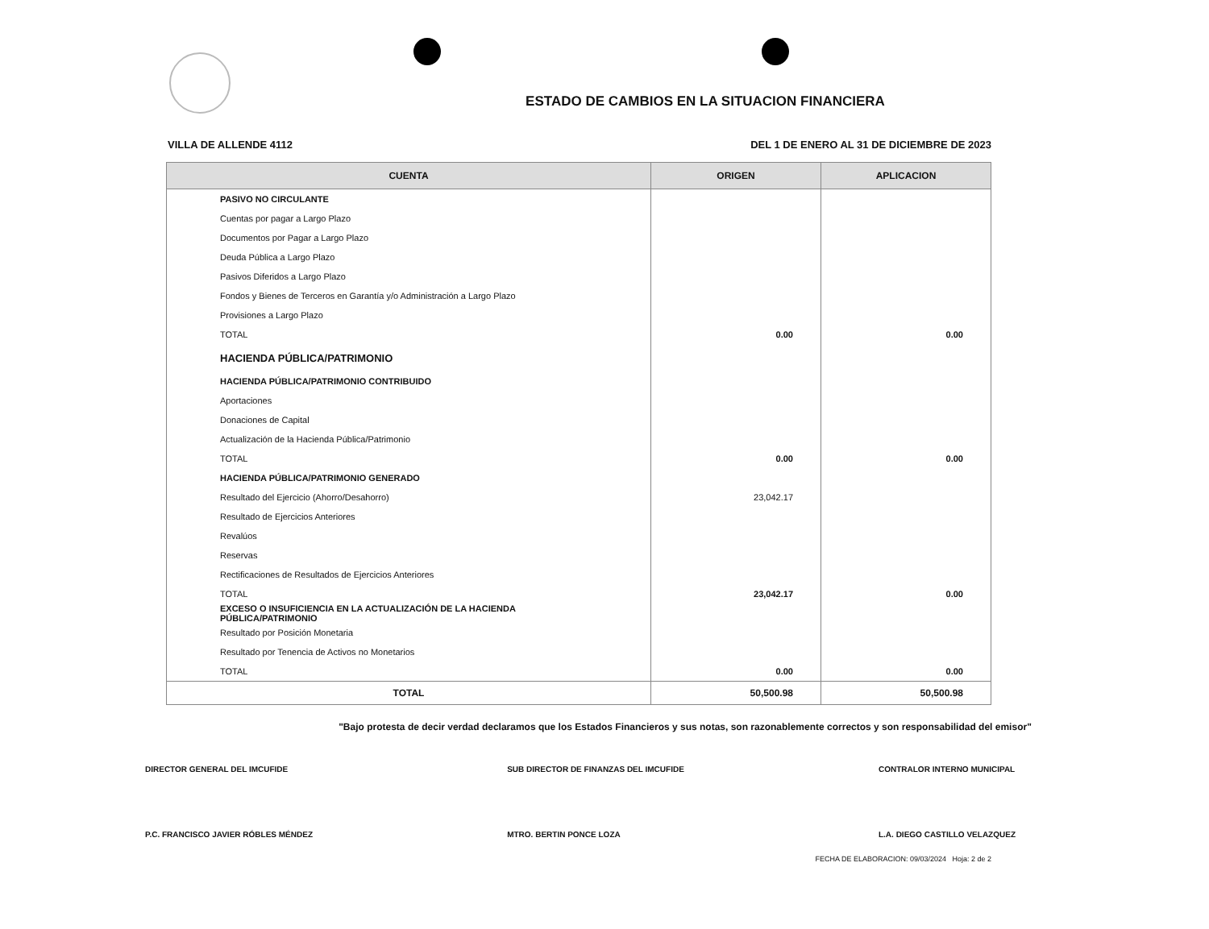ESTADO DE CAMBIOS EN LA SITUACION FINANCIERA
VILLA DE ALLENDE 4112 DEL 1 DE ENERO AL 31 DE DICIEMBRE DE 2023
| CUENTA | ORIGEN | APLICACION |
| --- | --- | --- |
| PASIVO NO CIRCULANTE | | |
| Cuentas por pagar a Largo Plazo | | |
| Documentos por Pagar a Largo Plazo | | |
| Deuda Pública a Largo Plazo | | |
| Pasivos Diferidos a Largo Plazo | | |
| Fondos y Bienes de Terceros en Garantía y/o Administración a Largo Plazo | | |
| Provisiones a Largo Plazo | | |
| TOTAL | 0.00 | 0.00 |
| HACIENDA PÚBLICA/PATRIMONIO | | |
| HACIENDA PÚBLICA/PATRIMONIO CONTRIBUIDO | | |
| Aportaciones | | |
| Donaciones de Capital | | |
| Actualización de la Hacienda Pública/Patrimonio | | |
| TOTAL | 0.00 | 0.00 |
| HACIENDA PÚBLICA/PATRIMONIO GENERADO | | |
| Resultado del Ejercicio (Ahorro/Desahorro) | 23,042.17 | |
| Resultado de Ejercicios Anteriores | | |
| Revalúos | | |
| Reservas | | |
| Rectificaciones de Resultados de Ejercicios Anteriores | | |
| TOTAL | 23,042.17 | 0.00 |
| EXCESO O INSUFICIENCIA EN LA ACTUALIZACIÓN DE LA HACIENDA PÚBLICA/PATRIMONIO | | |
| Resultado por Posición Monetaria | | |
| Resultado por Tenencia de Activos no Monetarios | | |
| TOTAL | 0.00 | 0.00 |
| TOTAL | 50,500.98 | 50,500.98 |
"Bajo protesta de decir verdad declaramos que los Estados Financieros y sus notas, son razonablemente correctos y son responsabilidad del emisor"
DIRECTOR GENERAL DEL IMCUFIDE
P.C. FRANCISCO JAVIER RÓBLES MÉNDEZ
SUB DIRECTOR DE FINANZAS DEL IMCUFIDE
MTRO. BERTIN PONCE LOZA
CONTRALOR INTERNO MUNICIPAL
L.A. DIEGO CASTILLO VELAZQUEZ
FECHA DE ELABORACION: 09/03/2024 Hoja: 2 de 2